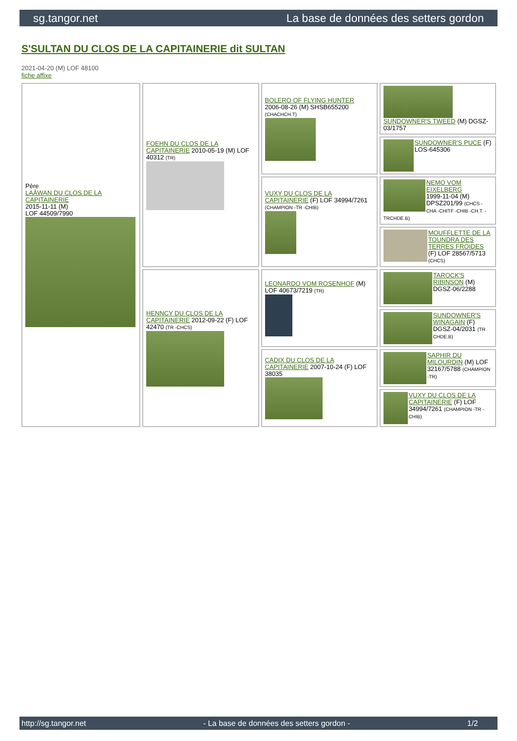sg.tangor.net La base de données des setters gordon
S'SULTAN DU CLOS DE LA CAPITAINERIE dit SULTAN
2021-04-20 (M) LOF 48100
fiche affixe
| Père LAÂWAN DU CLOS DE LA CAPITAINERIE 2015-11-11 (M) LOF 44509/7990 | FOEHN DU CLOS DE LA CAPITAINERIE 2010-05-19 (M) LOF 40312 (TR) | BOLERO OF FLYING HUNTER 2006-08-26 (M) SHSB655200 (CHACHCH.T) | SUNDOWNER'S TWEED (M) DGSZ-03/1757 |
| | | | SUNDOWNER'S PUCE (F) LOS-645306 |
| | | VUXY DU CLOS DE LA CAPITAINERIE (F) LOF 34994/7261 (CHAMPION -TR -CHIB) | NEMO VOM EIXELBERG 1999-11-04 (M) DPSZ201/99 (CHCS -CHA -CHITF -CHIB -CH.T. -TRCHDE.B) |
| | | | MOUFFLETTE DE LA TOUNDRA DES TERRES FROIDES (F) LOF 28567/5713 (CHCS) |
| | HENNCY DU CLOS DE LA CAPITAINERIE 2012-09-22 (F) LOF 42470 (TR -CHCS) | LEONARDO VOM ROSENHOF (M) LOF 40673/7219 (TR) | TAROCK'S RIBINSON (M) DGSZ-06/2288 |
| | | | SUNDOWNER'S WINAGAIN (F) DGSZ-04/2031 (TR CHDE.B) |
| | | CADIX DU CLOS DE LA CAPITAINERIE 2007-10-24 (F) LOF 38035 | SAPHIR DU MILOURDIN (M) LOF 32167/5788 (CHAMPION -TR) |
| | | | VUXY DU CLOS DE LA CAPITAINERIE (F) LOF 34994/7261 (CHAMPION -TR -CHIB) |
http://sg.tangor.net - La base de données des setters gordon - 1/2